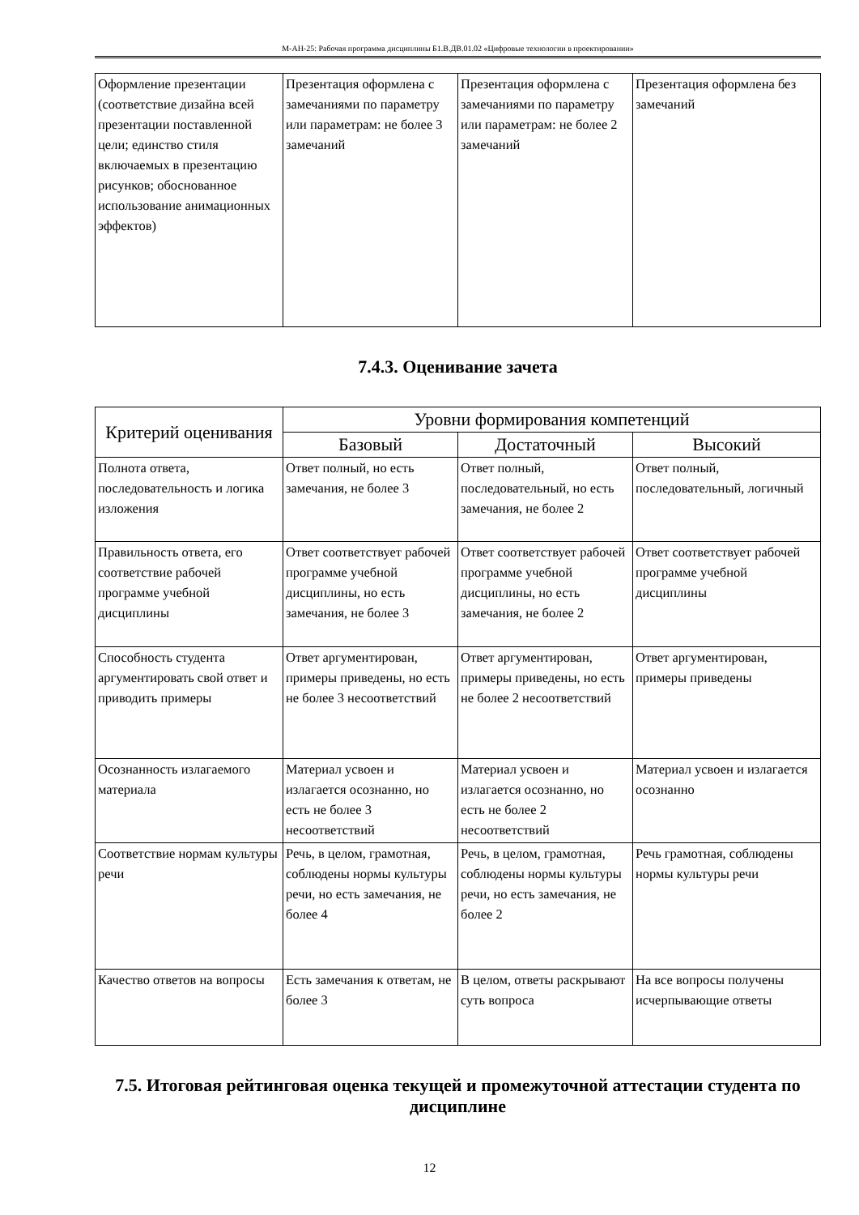М-АН-25: Рабочая программа дисциплины Б1.В.ДВ.01.02 «Цифровые технологии в проектировании»
| Оформление презентации (соответствие дизайна всей презентации поставленной цели; единство стиля включаемых в презентацию рисунков; обоснованное использование анимационных эффектов) | Презентация оформлена с замечаниями по параметру или параметрам: не более 3 замечаний | Презентация оформлена с замечаниями по параметру или параметрам: не более 2 замечаний | Презентация оформлена без замечаний |
7.4.3. Оценивание зачета
| Критерий оценивания | Уровни формирования компетенций | | |
| --- | --- | --- | --- |
| | Базовый | Достаточный | Высокий |
| Полнота ответа, последовательность и логика изложения | Ответ полный, но есть замечания, не более 3 | Ответ полный, последовательный, но есть замечания, не более 2 | Ответ полный, последовательный, логичный |
| Правильность ответа, его соответствие рабочей программе учебной дисциплины | Ответ соответствует рабочей программе учебной дисциплины, но есть замечания, не более 3 | Ответ соответствует рабочей программе учебной дисциплины, но есть замечания, не более 2 | Ответ соответствует рабочей программе учебной дисциплины |
| Способность студента аргументировать свой ответ и приводить примеры | Ответ аргументирован, примеры приведены, но есть не более 3 несоответствий | Ответ аргументирован, примеры приведены, но есть не более 2 несоответствий | Ответ аргументирован, примеры приведены |
| Осознанность излагаемого материала | Материал усвоен и излагается осознанно, но есть не более 3 несоответствий | Материал усвоен и излагается осознанно, но есть не более 2 несоответствий | Материал усвоен и излагается осознанно |
| Соответствие нормам культуры речи | Речь, в целом, грамотная, соблюдены нормы культуры речи, но есть замечания, не более 4 | Речь, в целом, грамотная, соблюдены нормы культуры речи, но есть замечания, не более 2 | Речь грамотная, соблюдены нормы культуры речи |
| Качество ответов на вопросы | Есть замечания к ответам, не более 3 | В целом, ответы раскрывают суть вопроса | На все вопросы получены исчерпывающие ответы |
7.5. Итоговая рейтинговая оценка текущей и промежуточной аттестации студента по дисциплине
12